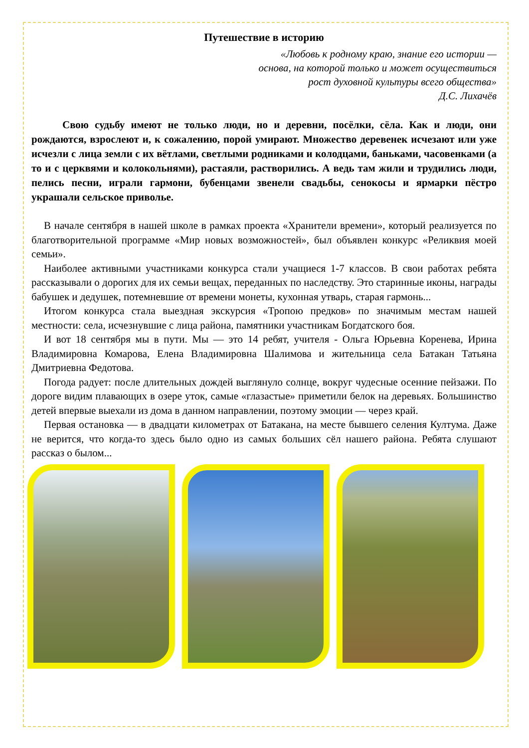Путешествие в историю
«Любовь к родному краю, знание его истории —
основа, на которой только и может осуществиться
рост духовной культуры всего общества»
Д.С. Лихачёв
Свою судьбу имеют не только люди, но и деревни, посёлки, сёла. Как и люди, они рождаются, взрослеют и, к сожалению, порой умирают. Множество деревенек исчезают или уже исчезли с лица земли с их вётлами, светлыми родниками и колодцами, баньками, часовенками (а то и с церквями и колокольнями), растаяли, растворились. А ведь там жили и трудились люди, пелись песни, играли гармони, бубенцами звенели свадьбы, сенокосы и ярмарки пёстро украшали сельское приволье.
В начале сентября в нашей школе в рамках проекта «Хранители времени», который реализуется по благотворительной программе «Мир новых возможностей», был объявлен конкурс «Реликвия моей семьи».
Наиболее активными участниками конкурса стали учащиеся 1-7 классов. В свои работах ребята рассказывали о дорогих для их семьи вещах, переданных по наследству. Это старинные иконы, награды бабушек и дедушек, потемневшие от времени монеты, кухонная утварь, старая гармонь...
Итогом конкурса стала выездная экскурсия «Тропою предков» по значимым местам нашей местности: села, исчезнувшие с лица района, памятники участникам Богдатского боя.
И вот 18 сентября мы в пути. Мы — это 14 ребят, учителя - Ольга Юрьевна Коренева, Ирина Владимировна Комарова, Елена Владимировна Шалимова и жительница села Батакан Татьяна Дмитриевна Федотова.
Погода радует: после длительных дождей выглянуло солнце, вокруг чудесные осенние пейзажи. По дороге видим плавающих в озере уток, самые «глазастые» приметили белок на деревьях. Большинство детей впервые выехали из дома в данном направлении, поэтому эмоции — через край.
Первая остановка — в двадцати километрах от Батакана, на месте бывшего селения Култума. Даже не верится, что когда-то здесь было одно из самых больших сёл нашего района. Ребята слушают рассказ о былом...